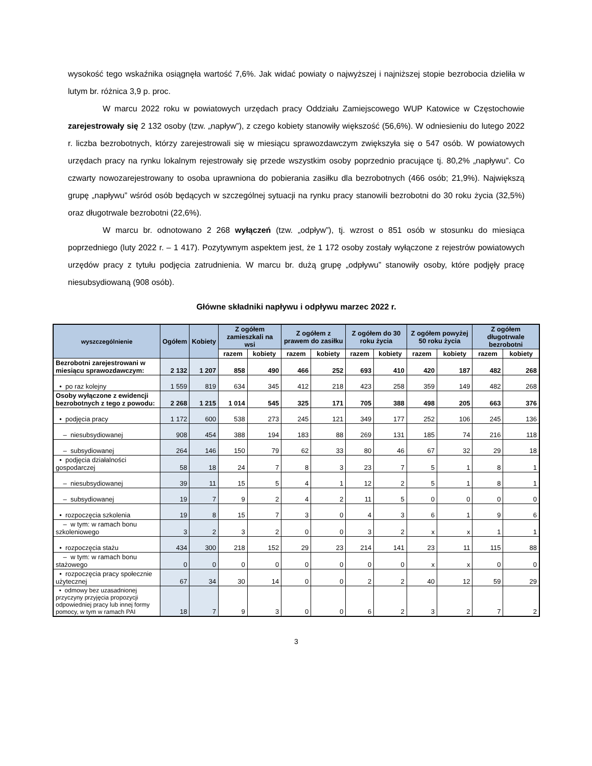wysokość tego wskaźnika osiągnęła wartość 7,6%. Jak widać powiaty o najwyższej i najniższej stopie bezrobocia dzieliła w lutym br. różnica 3,9 p. proc.
W marcu 2022 roku w powiatowych urzędach pracy Oddziału Zamiejscowego WUP Katowice w Częstochowie zarejestrowały się 2 132 osoby (tzw. „napływ”), z czego kobiety stanowiły większość (56,6%). W odniesieniu do lutego 2022 r. liczba bezrobotnych, którzy zarejestrowali się w miesiącu sprawozdawczym zwiększyła się o 547 osób. W powiatowych urzędach pracy na rynku lokalnym rejestrowały się przede wszystkim osoby poprzednio pracujące tj. 80,2% „napływu”. Co czwarty nowozarejestrowany to osoba uprawniona do pobierania zasiłku dla bezrobotnych (466 osób; 21,9%). Największą grupę „napływu” wśród osób będących w szczególnej sytuacji na rynku pracy stanowili bezrobotni do 30 roku życia (32,5%) oraz długotrwale bezrobotni (22,6%).
W marcu br. odnotowano 2 268 wyłączeń (tzw. „odpływ”), tj. wzrost o 851 osób w stosunku do miesiąca poprzedniego (luty 2022 r. – 1 417). Pozytywnym aspektem jest, że 1 172 osoby zostały wyłączone z rejestrów powiatowych urzędów pracy z tytułu podjęcia zatrudnienia. W marcu br. dużą grupę „odpływu” stanowiły osoby, które podjęły pracę niesubsydiowaną (908 osób).
Główne składniki napływu i odpływu marzec 2022 r.
| wyszczególnienie | Ogółem | Kobiety | Z ogółem zamieszkali na wsi | | Z ogółem z prawem do zasiłku | | Z ogółem do 30 roku życia | | Z ogółem powyżej 50 roku życia | | Z ogółem długotrwale bezrobotni | |
| --- | --- | --- | --- | --- | --- | --- | --- | --- | --- | --- | --- | --- |
| | | | razem | kobiety | razem | kobiety | razem | kobiety | razem | kobiety | razem | kobiety |
| Bezrobotni zarejestrowani w miesiącu sprawozdawczym: | 2 132 | 1 207 | 858 | 490 | 466 | 252 | 693 | 410 | 420 | 187 | 482 | 268 |
| • po raz kolejny | 1 559 | 819 | 634 | 345 | 412 | 218 | 423 | 258 | 359 | 149 | 482 | 268 |
| Osoby wyłączone z ewidencji bezrobotnych z tego z powodu: | 2 268 | 1 215 | 1 014 | 545 | 325 | 171 | 705 | 388 | 498 | 205 | 663 | 376 |
| • podjęcia pracy | 1 172 | 600 | 538 | 273 | 245 | 121 | 349 | 177 | 252 | 106 | 245 | 136 |
| – niesubsydiowanej | 908 | 454 | 388 | 194 | 183 | 88 | 269 | 131 | 185 | 74 | 216 | 118 |
| – subsydiowanej | 264 | 146 | 150 | 79 | 62 | 33 | 80 | 46 | 67 | 32 | 29 | 18 |
| • podjęcia działalności gospodarczej | 58 | 18 | 24 | 7 | 8 | 3 | 23 | 7 | 5 | 1 | 8 | 1 |
| – niesubsydiowanej | 39 | 11 | 15 | 5 | 4 | 1 | 12 | 2 | 5 | 1 | 8 | 1 |
| – subsydiowanej | 19 | 7 | 9 | 2 | 4 | 2 | 11 | 5 | 0 | 0 | 0 | 0 |
| • rozpoczęcia szkolenia | 19 | 8 | 15 | 7 | 3 | 0 | 4 | 3 | 6 | 1 | 9 | 6 |
| – w tym: w ramach bonu szkoleniowego | 3 | 2 | 3 | 2 | 0 | 0 | 3 | 2 | x | x | 1 | 1 |
| • rozpoczęcia stażu | 434 | 300 | 218 | 152 | 29 | 23 | 214 | 141 | 23 | 11 | 115 | 88 |
| – w tym: w ramach bonu stażowego | 0 | 0 | 0 | 0 | 0 | 0 | 0 | 0 | x | x | 0 | 0 |
| • rozpoczęcia pracy społecznie użytecznej | 67 | 34 | 30 | 14 | 0 | 0 | 2 | 2 | 40 | 12 | 59 | 29 |
| • odmowy bez uzasadnionej przyczyny przyjęcia propozycji odpowiedniej pracy lub innej formy pomocy, w tym w ramach PAI | 18 | 7 | 9 | 3 | 0 | 0 | 6 | 2 | 3 | 2 | 7 | 2 |
3